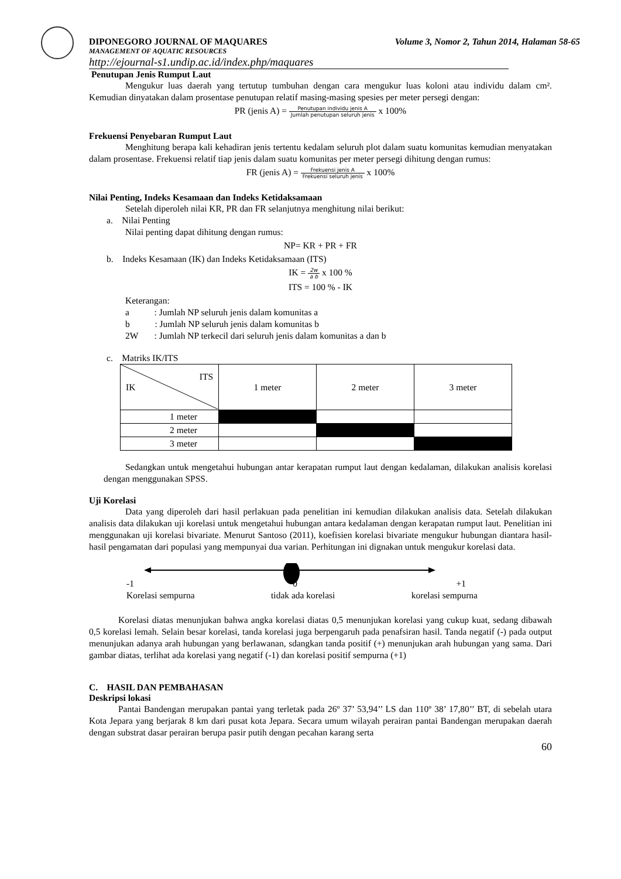DIPONEGORO JOURNAL OF MAQUARES Volume 3, Nomor 2, Tahun 2014, Halaman 58-65
MANAGEMENT OF AQUATIC RESOURCES
http://ejournal-s1.undip.ac.id/index.php/maquares
Penutupan Jenis Rumput Laut
Mengukur luas daerah yang tertutup tumbuhan dengan cara mengukur luas koloni atau individu dalam cm². Kemudian dinyatakan dalam prosentase penutupan relatif masing-masing spesies per meter persegi dengan:
PR (jenis A) = Penutupan individu jenis A Jumlah penutupan seluruh jenis x 100%
Frekuensi Penyebaran Rumput Laut
Menghitung berapa kali kehadiran jenis tertentu kedalam seluruh plot dalam suatu komunitas kemudian menyatakan dalam prosentase. Frekuensi relatif tiap jenis dalam suatu komunitas per meter persegi dihitung dengan rumus:
FR (jenis A) = Frekuensi jenis A Frekuensi seluruh jenis x 100%
Nilai Penting, Indeks Kesamaan dan Indeks Ketidaksamaan
Setelah diperoleh nilai KR, PR dan FR selanjutnya menghitung nilai berikut:
a. Nilai Penting
Nilai penting dapat dihitung dengan rumus:
NP= KR + PR + FR
b. Indeks Kesamaan (IK) dan Indeks Ketidaksamaan (ITS)
IK = 2w a b x 100 %
ITS = 100 % - IK
Keterangan:
a : Jumlah NP seluruh jenis dalam komunitas a
b : Jumlah NP seluruh jenis dalam komunitas b
2W : Jumlah NP terkecil dari seluruh jenis dalam komunitas a dan b
c. Matriks IK/ITS
| ITS IK | 1 meter | 2 meter | 3 meter |
| 1 meter | | | |
| 2 meter | | | |
| 3 meter | | | |
Sedangkan untuk mengetahui hubungan antar kerapatan rumput laut dengan kedalaman, dilakukan analisis korelasi dengan menggunakan SPSS.
Uji Korelasi
Data yang diperoleh dari hasil perlakuan pada penelitian ini kemudian dilakukan analisis data. Setelah dilakukan analisis data dilakukan uji korelasi untuk mengetahui hubungan antara kedalaman dengan kerapatan rumput laut. Penelitian ini menggunakan uji korelasi bivariate. Menurut Santoso (2011), koefisien korelasi bivariate mengukur hubungan diantara hasil-hasil pengamatan dari populasi yang mempunyai dua varian. Perhitungan ini dignakan untuk mengukur korelasi data.
-1 0 +1
Korelasi sempurna tidak ada korelasi korelasi sempurna
Korelasi diatas menunjukan bahwa angka korelasi diatas 0,5 menunjukan korelasi yang cukup kuat, sedang dibawah 0,5 korelasi lemah. Selain besar korelasi, tanda korelasi juga berpengaruh pada penafsiran hasil. Tanda negatif (-) pada output menunjukan adanya arah hubungan yang berlawanan, sdangkan tanda positif (+) menunjukan arah hubungan yang sama. Dari gambar diatas, terlihat ada korelasi yang negatif (-1) dan korelasi positif sempurna (+1)
C. HASIL DAN PEMBAHASAN
Deskripsi lokasi
Pantai Bandengan merupakan pantai yang terletak pada 26º 37’ 53,94’’ LS dan 110º 38’ 17,80’’ BT, di sebelah utara Kota Jepara yang berjarak 8 km dari pusat kota Jepara. Secara umum wilayah perairan pantai Bandengan merupakan daerah dengan substrat dasar perairan berupa pasir putih dengan pecahan karang serta
60